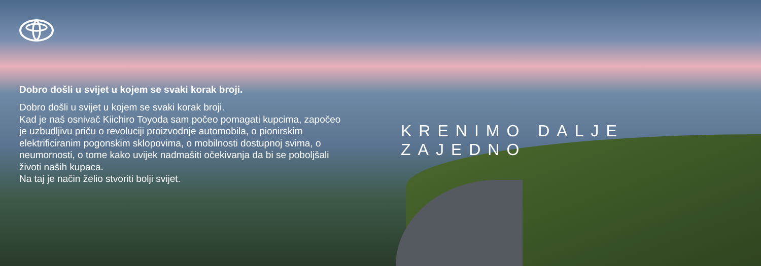Dobro došli u svijet u kojem se svaki korak broji.
Dobro došli u svijet u kojem se svaki korak broji.
Kad je naš osnivač Kiichiro Toyoda sam počeo pomagati kupcima, započeo je uzbudljivu priču o revoluciji proizvodnje automobila, o pionirskim elektrificiranim pogonskim sklopovima, o mobilnosti dostupnoj svima, o neumornosti, o tome kako uvijek nadmašiti očekivanja da bi se poboljšali životi naših kupaca.
Na taj je način želio stvoriti bolji svijet.
KRENIMO DALJE ZAJEDNO